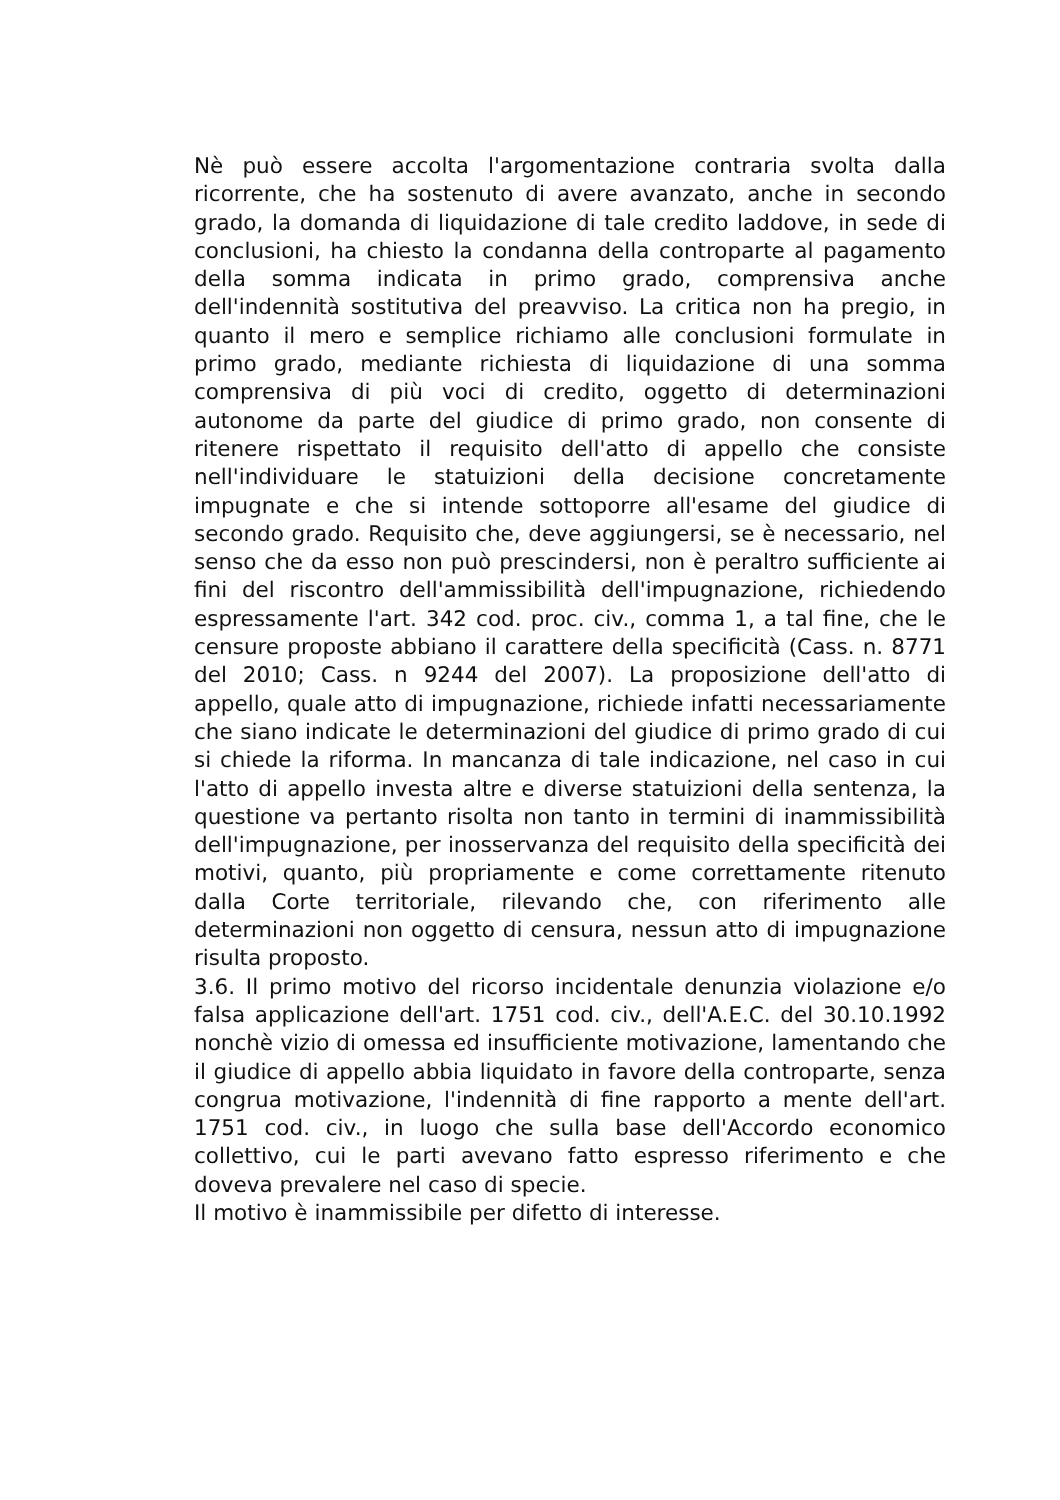Nè può essere accolta l'argomentazione contraria svolta dalla ricorrente, che ha sostenuto di avere avanzato, anche in secondo grado, la domanda di liquidazione di tale credito laddove, in sede di conclusioni, ha chiesto la condanna della controparte al pagamento della somma indicata in primo grado, comprensiva anche dell'indennità sostitutiva del preavviso. La critica non ha pregio, in quanto il mero e semplice richiamo alle conclusioni formulate in primo grado, mediante richiesta di liquidazione di una somma comprensiva di più voci di credito, oggetto di determinazioni autonome da parte del giudice di primo grado, non consente di ritenere rispettato il requisito dell'atto di appello che consiste nell'individuare le statuizioni della decisione concretamente impugnate e che si intende sottoporre all'esame del giudice di secondo grado. Requisito che, deve aggiungersi, se è necessario, nel senso che da esso non può prescindersi, non è peraltro sufficiente ai fini del riscontro dell'ammissibilità dell'impugnazione, richiedendo espressamente l'art. 342 cod. proc. civ., comma 1, a tal fine, che le censure proposte abbiano il carattere della specificità (Cass. n. 8771 del 2010; Cass. n 9244 del 2007). La proposizione dell'atto di appello, quale atto di impugnazione, richiede infatti necessariamente che siano indicate le determinazioni del giudice di primo grado di cui si chiede la riforma. In mancanza di tale indicazione, nel caso in cui l'atto di appello investa altre e diverse statuizioni della sentenza, la questione va pertanto risolta non tanto in termini di inammissibilità dell'impugnazione, per inosservanza del requisito della specificità dei motivi, quanto, più propriamente e come correttamente ritenuto dalla Corte territoriale, rilevando che, con riferimento alle determinazioni non oggetto di censura, nessun atto di impugnazione risulta proposto.
3.6. Il primo motivo del ricorso incidentale denunzia violazione e/o falsa applicazione dell'art. 1751 cod. civ., dell'A.E.C. del 30.10.1992 nonchè vizio di omessa ed insufficiente motivazione, lamentando che il giudice di appello abbia liquidato in favore della controparte, senza congrua motivazione, l'indennità di fine rapporto a mente dell'art. 1751 cod. civ., in luogo che sulla base dell'Accordo economico collettivo, cui le parti avevano fatto espresso riferimento e che doveva prevalere nel caso di specie.
Il motivo è inammissibile per difetto di interesse.